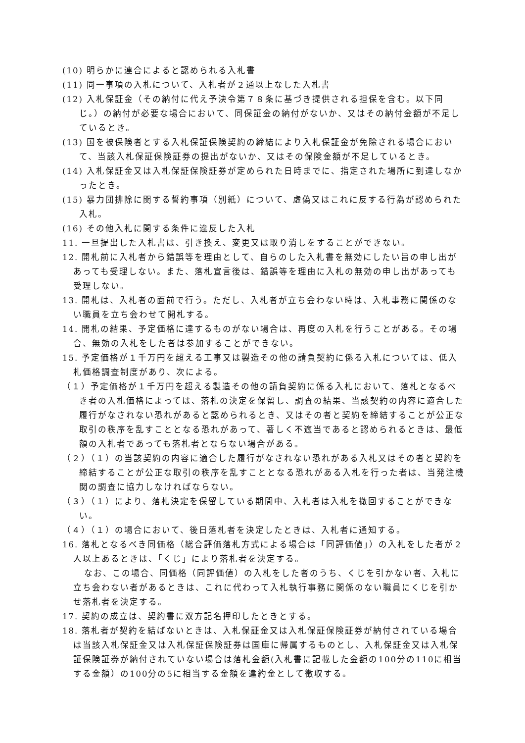(10) 明らかに連合によると認められる入札書
(11) 同一事項の入札について、入札者が２通以上なした入札書
(12) 入札保証金（その納付に代え予決令第７８条に基づき提供される担保を含む。以下同じ。）の納付が必要な場合において、同保証金の納付がないか、又はその納付金額が不足しているとき。
(13) 国を被保険者とする入札保証保険契約の締結により入札保証金が免除される場合において、当該入札保証保険証券の提出がないか、又はその保険金額が不足しているとき。
(14) 入札保証金又は入札保証保険証券が定められた日時までに、指定された場所に到達しなかったとき。
(15) 暴力団排除に関する誓約事項（別紙）について、虚偽又はこれに反する行為が認められた入札。
(16) その他入札に関する条件に違反した入札
11. 一旦提出した入札書は、引き換え、変更又は取り消しをすることができない。
12. 開札前に入札者から錯誤等を理由として、自らのした入札書を無効にしたい旨の申し出があっても受理しない。また、落札宣言後は、錯誤等を理由に入札の無効の申し出があっても受理しない。
13. 開札は、入札者の面前で行う。ただし、入札者が立ち会わない時は、入札事務に関係のない職員を立ち会わせて開札する。
14. 開札の結果、予定価格に達するものがない場合は、再度の入札を行うことがある。その場合、無効の入札をした者は参加することができない。
15. 予定価格が１千万円を超える工事又は製造その他の請負契約に係る入札については、低入札価格調査制度があり、次による。
（１）予定価格が１千万円を超える製造その他の請負契約に係る入札において、落札となるべき者の入札価格によっては、落札の決定を保留し、調査の結果、当該契約の内容に適合した履行がなされない恐れがあると認められるとき、又はその者と契約を締結することが公正な取引の秩序を乱すこととなる恐れがあって、著しく不適当であると認められるときは、最低額の入札者であっても落札者とならない場合がある。
（２）（１）の当該契約の内容に適合した履行がなされない恐れがある入札又はその者と契約を締結することが公正な取引の秩序を乱すこととなる恐れがある入札を行った者は、当発注機関の調査に協力しなければならない。
（３）（１）により、落札決定を保留している期間中、入札者は入札を撤回することができない。
（４）（１）の場合において、後日落札者を決定したときは、入札者に通知する。
16. 落札となるべき同価格（総合評価落札方式による場合は「同評価値」）の入札をした者が２人以上あるときは、「くじ」により落札者を決定する。
なお、この場合、同価格（同評価値）の入札をした者のうち、くじを引かない者、入札に立ち会わない者があるときは、これに代わって入札執行事務に関係のない職員にくじを引かせ落札者を決定する。
17. 契約の成立は、契約書に双方記名押印したときとする。
18. 落札者が契約を結ばないときは、入札保証金又は入札保証保険証券が納付されている場合は当該入札保証金又は入札保証保険証券は国庫に帰属するものとし、入札保証金又は入札保証保険証券が納付されていない場合は落札金額(入札書に記載した金額の100分の110に相当する金額）の100分の5に相当する金額を違約金として徴収する。